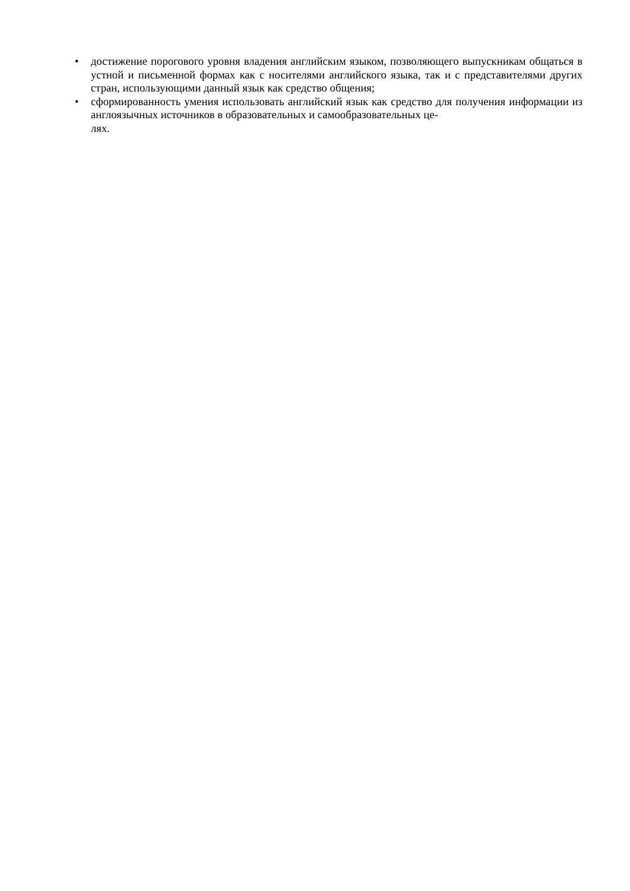• достижение порогового уровня владения английским языком, позволяющего выпускникам общаться в устной и письменной формах как с носителями английского языка, так и с представителями других стран, использующими данный язык как средство общения;
• сформированность умения использовать английский язык как средство для получения информации из англоязычных источников в образовательных и самообразовательных це-
лях.